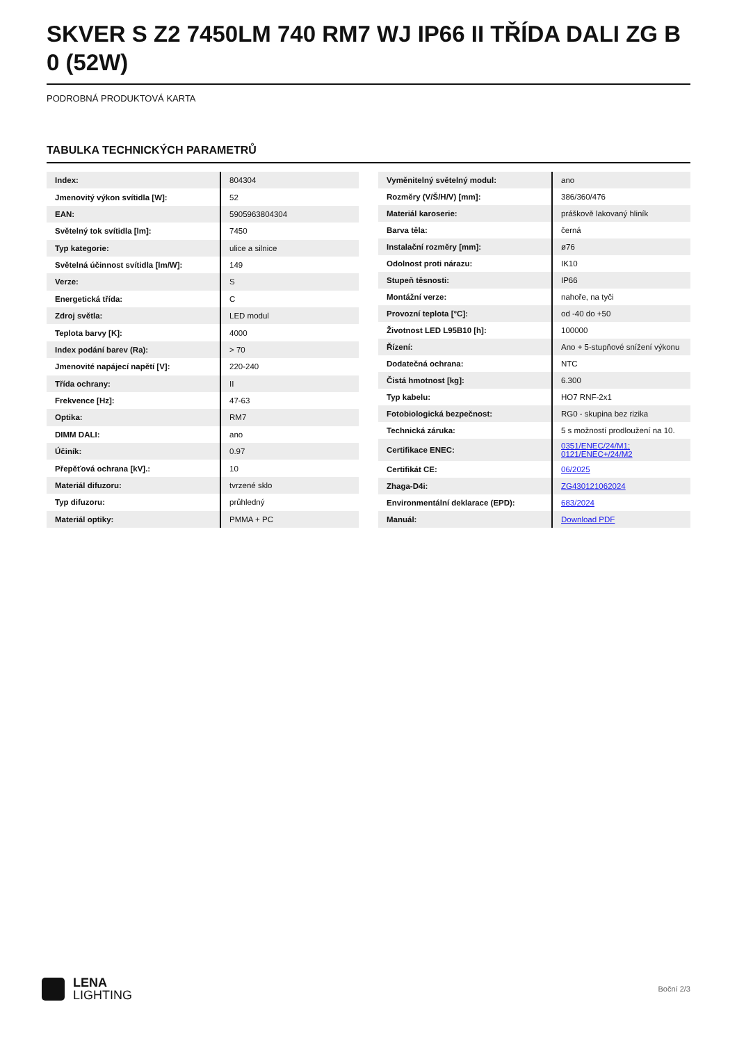SKVER S Z2 7450LM 740 RM7 WJ IP66 II TŘÍDA DALI ZG B 0 (52W)
PODROBNÁ PRODUKTOVÁ KARTA
TABULKA TECHNICKÝCH PARAMETRŮ
| Index: | 804304 |
| Jmenovitý výkon svítidla [W]: | 52 |
| EAN: | 5905963804304 |
| Světelný tok svítidla [lm]: | 7450 |
| Typ kategorie: | ulice a silnice |
| Světelná účinnost svítidla [lm/W]: | 149 |
| Verze: | S |
| Energetická třída: | C |
| Zdroj světla: | LED modul |
| Teplota barvy [K]: | 4000 |
| Index podání barev (Ra): | > 70 |
| Jmenovité napájecí napětí [V]: | 220-240 |
| Třída ochrany: | II |
| Frekvence [Hz]: | 47-63 |
| Optika: | RM7 |
| DIMM DALI: | ano |
| Účiník: | 0.97 |
| Přepěťová ochrana [kV].: | 10 |
| Materiál difuzoru: | tvrzené sklo |
| Typ difuzoru: | průhledný |
| Materiál optiky: | PMMA + PC |
| Vyměnitelný světelný modul: | ano |
| Rozměry (V/Š/H/V) [mm]: | 386/360/476 |
| Materiál karoserie: | práškově lakovaný hliník |
| Barva těla: | černá |
| Instalační rozměry [mm]: | ø76 |
| Odolnost proti nárazu: | IK10 |
| Stupeň těsnosti: | IP66 |
| Montážní verze: | nahoře, na tyči |
| Provozní teplota [°C]: | od -40 do +50 |
| Životnost LED L95B10 [h]: | 100000 |
| Řízení: | Ano + 5-stupňové snížení výkonu |
| Dodatečná ochrana: | NTC |
| Čistá hmotnost [kg]: | 6.300 |
| Typ kabelu: | HO7 RNF-2x1 |
| Fotobiologická bezpečnost: | RG0 - skupina bez rizika |
| Technická záruka: | 5 s možností prodloužení na 10. |
| Certifikace ENEC: | 0351/ENEC/24/M1; 0121/ENEC+/24/M2 |
| Certifikát CE: | 06/2025 |
| Zhaga-D4i: | ZG430121062024 |
| Environmentální deklarace (EPD): | 683/2024 |
| Manuál: | Download PDF |
LENA
LIGHTING
Boční 2/3